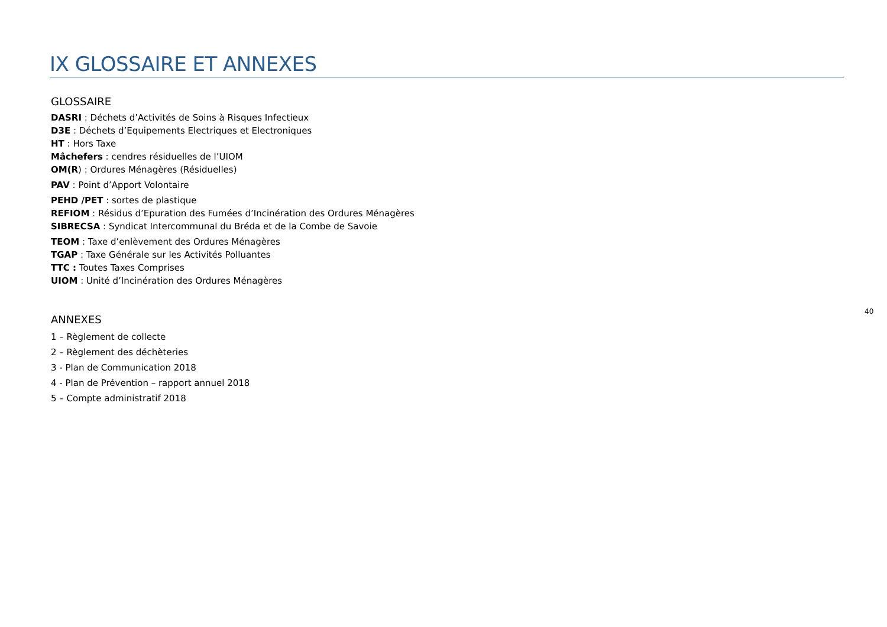IX GLOSSAIRE ET ANNEXES
GLOSSAIRE
DASRI : Déchets d’Activités de Soins à Risques Infectieux
D3E : Déchets d’Equipements Electriques et Electroniques
HT : Hors Taxe
Mâchefers : cendres résiduelles de l’UIOM
OM(R) : Ordures Ménagères (Résiduelles)
PAV : Point d’Apport Volontaire
PEHD /PET : sortes de plastique
REFIOM : Résidus d’Epuration des Fumées d’Incinération des Ordures Ménagères
SIBRECSA : Syndicat Intercommunal du Bréda et de la Combe de Savoie
TEOM : Taxe d’enlèvement des Ordures Ménagères
TGAP : Taxe Générale sur les Activités Polluantes
TTC : Toutes Taxes Comprises
UIOM : Unité d’Incinération des Ordures Ménagères
ANNEXES
1 – Règlement de collecte
2 – Règlement des déchèteries
3 - Plan de Communication 2018
4 - Plan de Prévention – rapport annuel 2018
5 – Compte administratif 2018
40